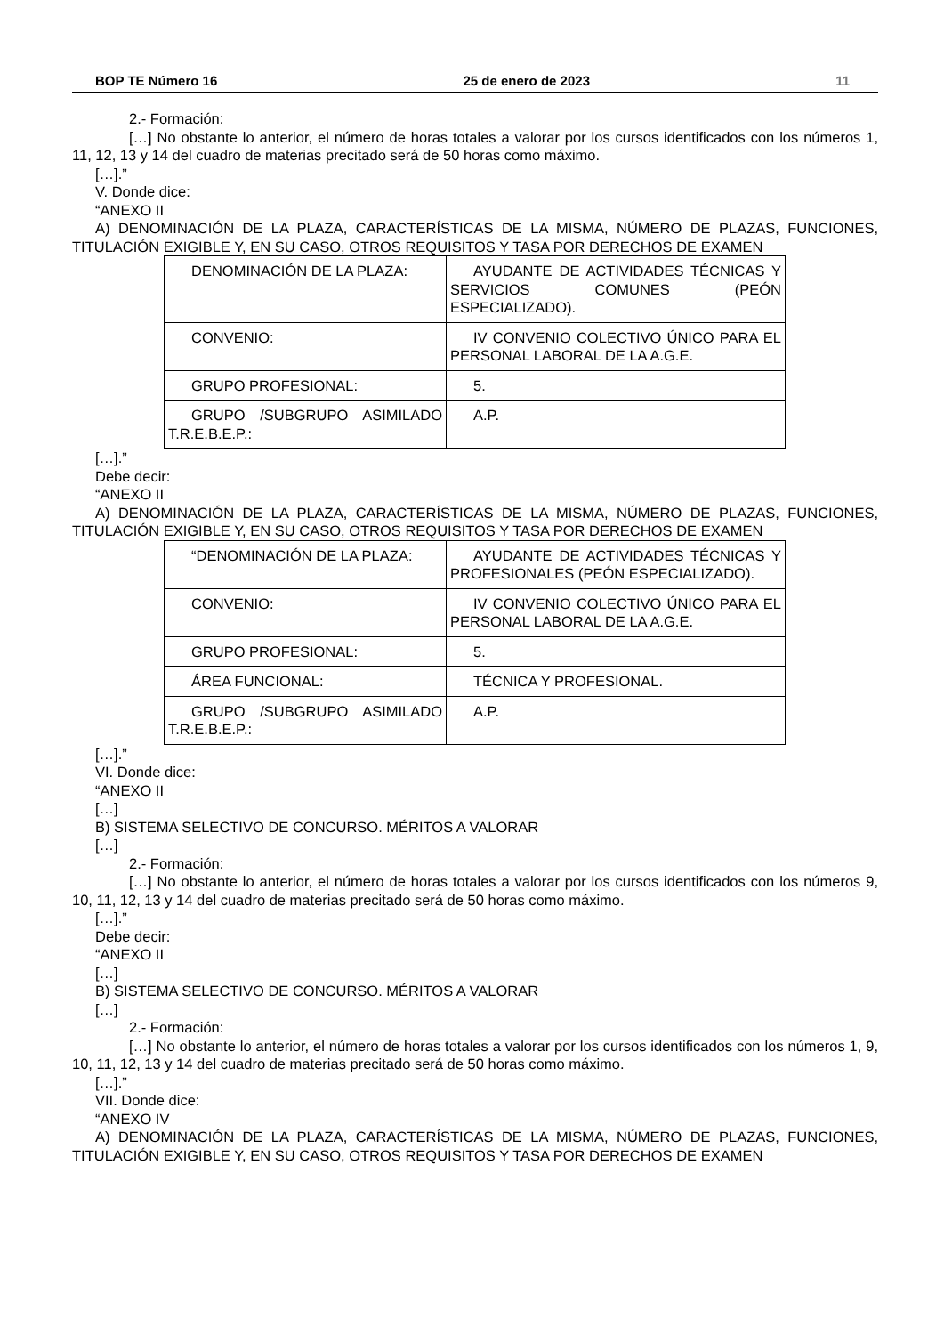BOP TE Número 16 25 de enero de 2023 11
2.- Formación:
[…] No obstante lo anterior, el número de horas totales a valorar por los cursos identificados con los números 1, 11, 12, 13 y 14 del cuadro de materias precitado será de 50 horas como máximo.
[…].”
V. Donde dice:
“ANEXO II
A) DENOMINACIÓN DE LA PLAZA, CARACTERÍSTICAS DE LA MISMA, NÚMERO DE PLAZAS, FUNCIONES, TITULACIÓN EXIGIBLE Y, EN SU CASO, OTROS REQUISITOS Y TASA POR DERECHOS DE EXAMEN
| DENOMINACIÓN DE LA PLAZA: | AYUDANTE DE ACTIVIDADES TÉCNICAS Y SERVICIOS COMUNES (PEÓN ESPECIALIZADO). |
| CONVENIO: | IV CONVENIO COLECTIVO ÚNICO PARA EL PERSONAL LABORAL DE LA A.G.E. |
| GRUPO PROFESIONAL: | 5. |
| GRUPO /SUBGRUPO ASIMILADO T.R.E.B.E.P.: | A.P. |
[…].”
Debe decir:
“ANEXO II
A) DENOMINACIÓN DE LA PLAZA, CARACTERÍSTICAS DE LA MISMA, NÚMERO DE PLAZAS, FUNCIONES, TITULACIÓN EXIGIBLE Y, EN SU CASO, OTROS REQUISITOS Y TASA POR DERECHOS DE EXAMEN
| “DENOMINACIÓN DE LA PLAZA: | AYUDANTE DE ACTIVIDADES TÉCNICAS Y PROFESIONALES (PEÓN ESPECIALIZADO). |
| CONVENIO: | IV CONVENIO COLECTIVO ÚNICO PARA EL PERSONAL LABORAL DE LA A.G.E. |
| GRUPO PROFESIONAL: | 5. |
| ÁREA FUNCIONAL: | TÉCNICA Y PROFESIONAL. |
| GRUPO /SUBGRUPO ASIMILADO T.R.E.B.E.P.: | A.P. |
[…].”
VI. Donde dice:
“ANEXO II
[…]
B) SISTEMA SELECTIVO DE CONCURSO. MÉRITOS A VALORAR
[…]
2.- Formación:
[…] No obstante lo anterior, el número de horas totales a valorar por los cursos identificados con los números 9, 10, 11, 12, 13 y 14 del cuadro de materias precitado será de 50 horas como máximo.
[…].”
Debe decir:
“ANEXO II
[…]
B) SISTEMA SELECTIVO DE CONCURSO. MÉRITOS A VALORAR
[…]
2.- Formación:
[…] No obstante lo anterior, el número de horas totales a valorar por los cursos identificados con los números 1, 9, 10, 11, 12, 13 y 14 del cuadro de materias precitado será de 50 horas como máximo.
[…].”
VII. Donde dice:
“ANEXO IV
A) DENOMINACIÓN DE LA PLAZA, CARACTERÍSTICAS DE LA MISMA, NÚMERO DE PLAZAS, FUNCIONES, TITULACIÓN EXIGIBLE Y, EN SU CASO, OTROS REQUISITOS Y TASA POR DERECHOS DE EXAMEN